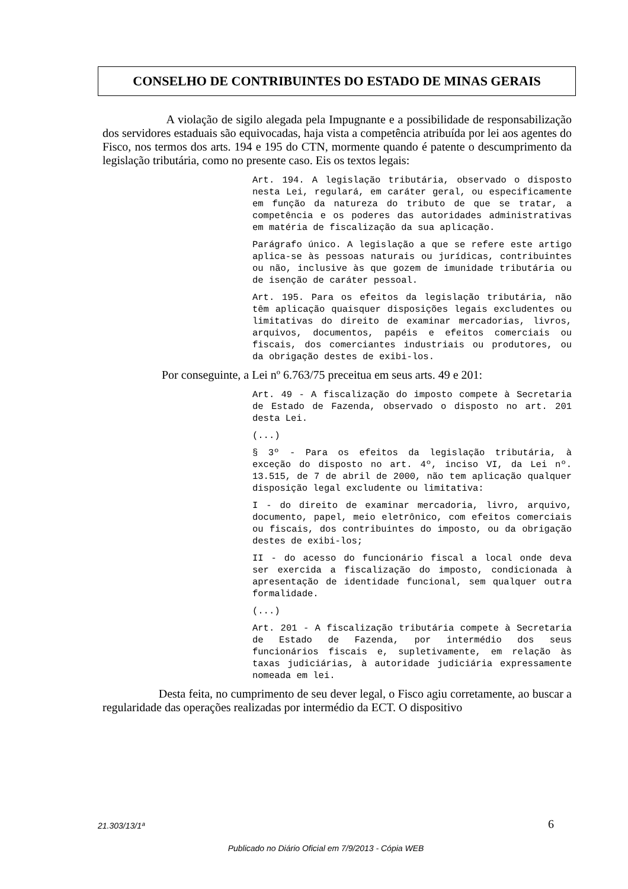CONSELHO DE CONTRIBUINTES DO ESTADO DE MINAS GERAIS
A violação de sigilo alegada pela Impugnante e a possibilidade de responsabilização dos servidores estaduais são equivocadas, haja vista a competência atribuída por lei aos agentes do Fisco, nos termos dos arts. 194 e 195 do CTN, mormente quando é patente o descumprimento da legislação tributária, como no presente caso. Eis os textos legais:
Art. 194. A legislação tributária, observado o disposto nesta Lei, regulará, em caráter geral, ou especificamente em função da natureza do tributo de que se tratar, a competência e os poderes das autoridades administrativas em matéria de fiscalização da sua aplicação.
Parágrafo único. A legislação a que se refere este artigo aplica-se às pessoas naturais ou jurídicas, contribuintes ou não, inclusive às que gozem de imunidade tributária ou de isenção de caráter pessoal.
Art. 195. Para os efeitos da legislação tributária, não têm aplicação quaisquer disposições legais excludentes ou limitativas do direito de examinar mercadorias, livros, arquivos, documentos, papéis e efeitos comerciais ou fiscais, dos comerciantes industriais ou produtores, ou da obrigação destes de exibi-los.
Por conseguinte, a Lei nº 6.763/75 preceitua em seus arts. 49 e 201:
Art. 49 - A fiscalização do imposto compete à Secretaria de Estado de Fazenda, observado o disposto no art. 201 desta Lei.
(...)
§ 3º - Para os efeitos da legislação tributária, à exceção do disposto no art. 4º, inciso VI, da Lei nº. 13.515, de 7 de abril de 2000, não tem aplicação qualquer disposição legal excludente ou limitativa:
I - do direito de examinar mercadoria, livro, arquivo, documento, papel, meio eletrônico, com efeitos comerciais ou fiscais, dos contribuintes do imposto, ou da obrigação destes de exibi-los;
II - do acesso do funcionário fiscal a local onde deva ser exercida a fiscalização do imposto, condicionada à apresentação de identidade funcional, sem qualquer outra formalidade.
(...)
Art. 201 - A fiscalização tributária compete à Secretaria de Estado de Fazenda, por intermédio dos seus funcionários fiscais e, supletivamente, em relação às taxas judiciárias, à autoridade judiciária expressamente nomeada em lei.
Desta feita, no cumprimento de seu dever legal, o Fisco agiu corretamente, ao buscar a regularidade das operações realizadas por intermédio da ECT. O dispositivo
21.303/13/1ª 6
Publicado no Diário Oficial em 7/9/2013 - Cópia WEB